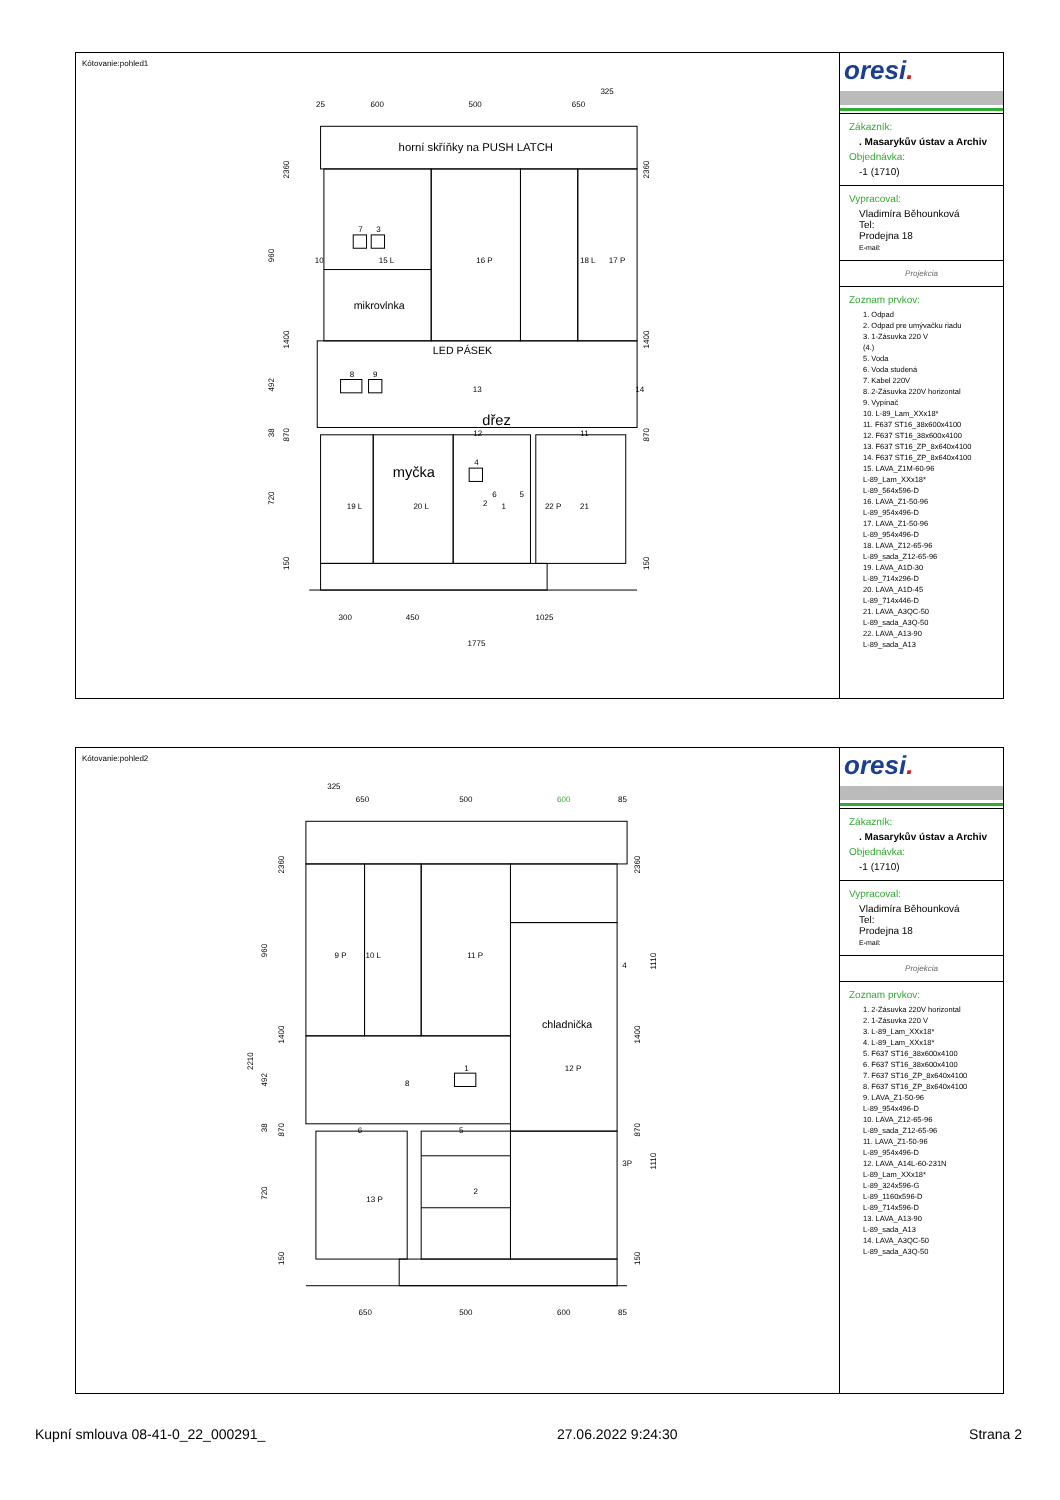Kótovanie:pohled1
horní skříňky na PUSH LATCH
mikrovlnka
LED PÁSEK
dřez
myčka
15 L
16 P
18 L
17 P
10
19 L
20 L
22 P
21
13
12
11
14
7
3
8
9
4
6
5
2
1
25
600
500
650
325
300
450
1025
1775
960
492
38
720
2360
1400
870
150
2360
1400
870
150
oresi.
Zákazník:
. Masarykův ústav a Archiv
Objednávka:
-1 (1710)
Vypracoval:
Vladimíra Běhounková
Tel:
Prodejna 18
E-mail:
Projekcia
Zoznam prvkov:
1. Odpad
2. Odpad pre umývačku riadu
3. 1-Zásuvka 220 V
(4.)
5. Voda
6. Voda studená
7. Kabel 220V
8. 2-Zásuvka 220V horizontal
9. Vypínač
10. L-89_Lam_XXx18*
11. F637 ST16_38x600x4100
12. F637 ST16_38x600x4100
13. F637 ST16_ZP_8x640x4100
14. F637 ST16_ZP_8x640x4100
15. LAVA_Z1M-60-96
L-89_Lam_XXx18*
L-89_564x596-D
16. LAVA_Z1-50-96
L-89_954x496-D
17. LAVA_Z1-50-96
L-89_954x496-D
18. LAVA_Z12-65-96
L-89_sada_Z12-65-96
19. LAVA_A1D-30
L-89_714x296-D
20. LAVA_A1D-45
L-89_714x446-D
21. LAVA_A3QC-50
L-89_sada_A3Q-50
22. LAVA_A13-90
L-89_sada_A13
Kótovanie:pohled2
chladnička
9 P
10 L
11 P
12 P
13 P
8
1
2
6
5
4
3P
325
650
500
600
85
650
500
600
85
960
492
38
720
2210
2360
1400
870
150
2360
1400
870
150
1110
1110
oresi.
Zákazník:
. Masarykův ústav a Archiv
Objednávka:
-1 (1710)
Vypracoval:
Vladimíra Běhounková
Tel:
Prodejna 18
E-mail:
Projekcia
Zoznam prvkov:
1. 2-Zásuvka 220V horizontal
2. 1-Zásuvka 220 V
3. L-89_Lam_XXx18*
4. L-89_Lam_XXx18*
5. F637 ST16_38x600x4100
6. F637 ST16_38x600x4100
7. F637 ST16_ZP_8x640x4100
8. F637 ST16_ZP_8x640x4100
9. LAVA_Z1-50-96
L-89_954x496-D
10. LAVA_Z12-65-96
L-89_sada_Z12-65-96
11. LAVA_Z1-50-96
L-89_954x496-D
12. LAVA_A14L-60-231N
L-89_Lam_XXx18*
L-89_324x596-G
L-89_1160x596-D
L-89_714x596-D
13. LAVA_A13-90
L-89_sada_A13
14. LAVA_A3QC-50
L-89_sada_A3Q-50
Kupní smlouva 08-41-0_22_000291_ 27.06.2022 9:24:30 Strana 2